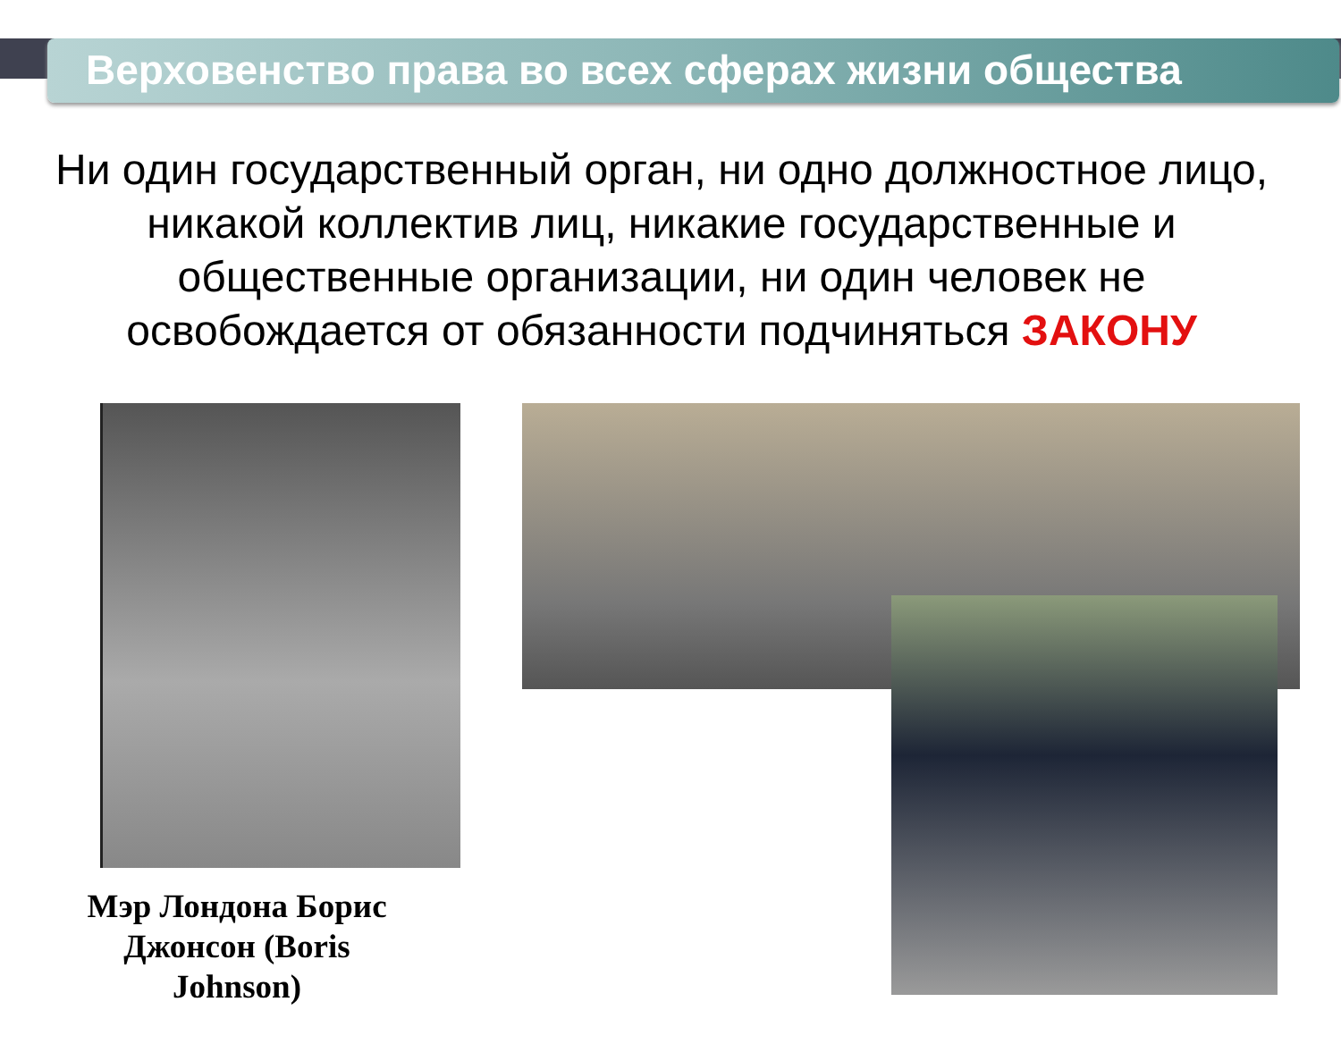Верховенство права во всех сферах жизни общества
Ни один государственный орган, ни одно должностное лицо, никакой коллектив лиц, никакие государственные и общественные организации, ни один человек не освобождается от обязанности подчиняться ЗАКОНУ
Мэр Лондона Борис Джонсон (Boris Johnson)